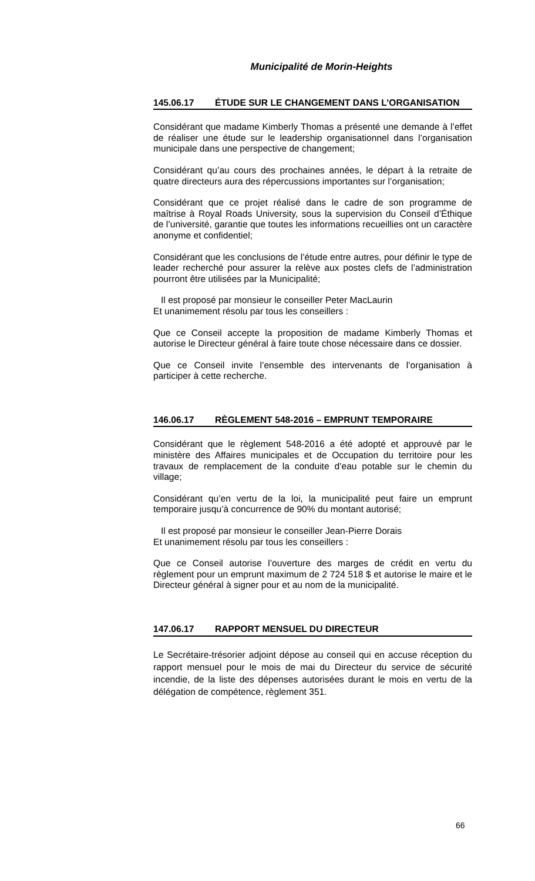Municipalité de Morin-Heights
145.06.17 ÉTUDE SUR LE CHANGEMENT DANS L’ORGANISATION
Considérant que madame Kimberly Thomas a présenté une demande à l’effet de réaliser une étude sur le leadership organisationnel dans l’organisation municipale dans une perspective de changement;
Considérant qu’au cours des prochaines années, le départ à la retraite de quatre directeurs aura des répercussions importantes sur l’organisation;
Considérant que ce projet réalisé dans le cadre de son programme de maîtrise à Royal Roads University, sous la supervision du Conseil d’Éthique de l’université, garantie que toutes les informations recueillies ont un caractère anonyme et confidentiel;
Considérant que les conclusions de l’étude entre autres, pour définir le type de leader recherché pour assurer la relève aux postes clefs de l’administration pourront être utilisées par la Municipalité;
Il est proposé par monsieur le conseiller Peter MacLaurin
Et unanimement résolu par tous les conseillers :
Que ce Conseil accepte la proposition de madame Kimberly Thomas et autorise le Directeur général à faire toute chose nécessaire dans ce dossier.
Que ce Conseil invite l’ensemble des intervenants de l’organisation à participer à cette recherche.
146.06.17 RÈGLEMENT 548-2016 – EMPRUNT TEMPORAIRE
Considérant que le règlement 548-2016 a été adopté et approuvé par le ministère des Affaires municipales et de Occupation du territoire pour les travaux de remplacement de la conduite d’eau potable sur le chemin du village;
Considérant qu’en vertu de la loi, la municipalité peut faire un emprunt temporaire jusqu’à concurrence de 90% du montant autorisé;
Il est proposé par monsieur le conseiller Jean-Pierre Dorais
Et unanimement résolu par tous les conseillers :
Que ce Conseil autorise l’ouverture des marges de crédit en vertu du règlement pour un emprunt maximum de 2 724 518 $ et autorise le maire et le Directeur général à signer pour et au nom de la municipalité.
147.06.17 RAPPORT MENSUEL DU DIRECTEUR
Le Secrétaire-trésorier adjoint dépose au conseil qui en accuse réception du rapport mensuel pour le mois de mai du Directeur du service de sécurité incendie, de la liste des dépenses autorisées durant le mois en vertu de la délégation de compétence, règlement 351.
66